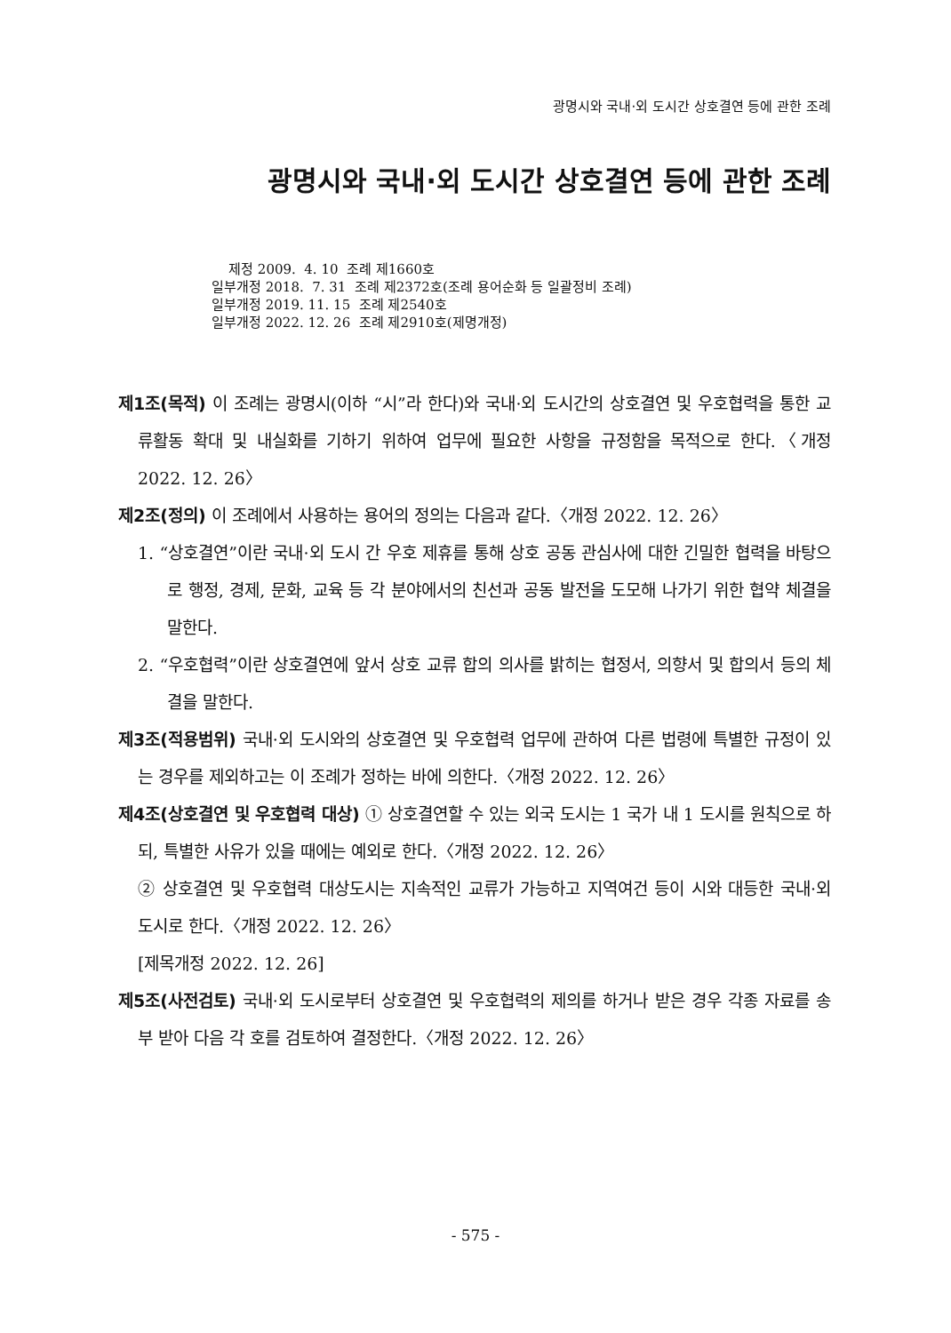광명시와 국내·외 도시간 상호결연 등에 관한 조례
광명시와 국내·외 도시간 상호결연 등에 관한 조례
제정 2009. 4. 10 조례 제1660호 일부개정 2018. 7. 31 조례 제2372호(조례 용어순화 등 일괄정비 조례) 일부개정 2019. 11. 15 조례 제2540호 일부개정 2022. 12. 26 조례 제2910호(제명개정)
제1조(목적) 이 조례는 광명시(이하 “시”라 한다)와 국내·외 도시간의 상호결연 및 우호협력을 통한 교류활동 확대 및 내실화를 기하기 위하여 업무에 필요한 사항을 규정함을 목적으로 한다.〈개정 2022. 12. 26〉
제2조(정의) 이 조례에서 사용하는 용어의 정의는 다음과 같다.〈개정 2022. 12. 26〉
1. “상호결연”이란 국내·외 도시 간 우호 제휴를 통해 상호 공동 관심사에 대한 긴밀한 협력을 바탕으로 행정, 경제, 문화, 교육 등 각 분야에서의 친선과 공동 발전을 도모해 나가기 위한 협약 체결을 말한다.
2. “우호협력”이란 상호결연에 앞서 상호 교류 합의 의사를 밝히는 협정서, 의향서 및 합의서 등의 체결을 말한다.
제3조(적용범위) 국내·외 도시와의 상호결연 및 우호협력 업무에 관하여 다른 법령에 특별한 규정이 있는 경우를 제외하고는 이 조례가 정하는 바에 의한다.〈개정 2022. 12. 26〉
제4조(상호결연 및 우호협력 대상) ① 상호결연할 수 있는 외국 도시는 1 국가 내 1 도시를 원칙으로 하되, 특별한 사유가 있을 때에는 예외로 한다.〈개정 2022. 12. 26〉
② 상호결연 및 우호협력 대상도시는 지속적인 교류가 가능하고 지역여건 등이 시와 대등한 국내·외 도시로 한다.〈개정 2022. 12. 26〉
[제목개정 2022. 12. 26]
제5조(사전검토) 국내·외 도시로부터 상호결연 및 우호협력의 제의를 하거나 받은 경우 각종 자료를 송부 받아 다음 각 호를 검토하여 결정한다.〈개정 2022. 12. 26〉
- 575 -